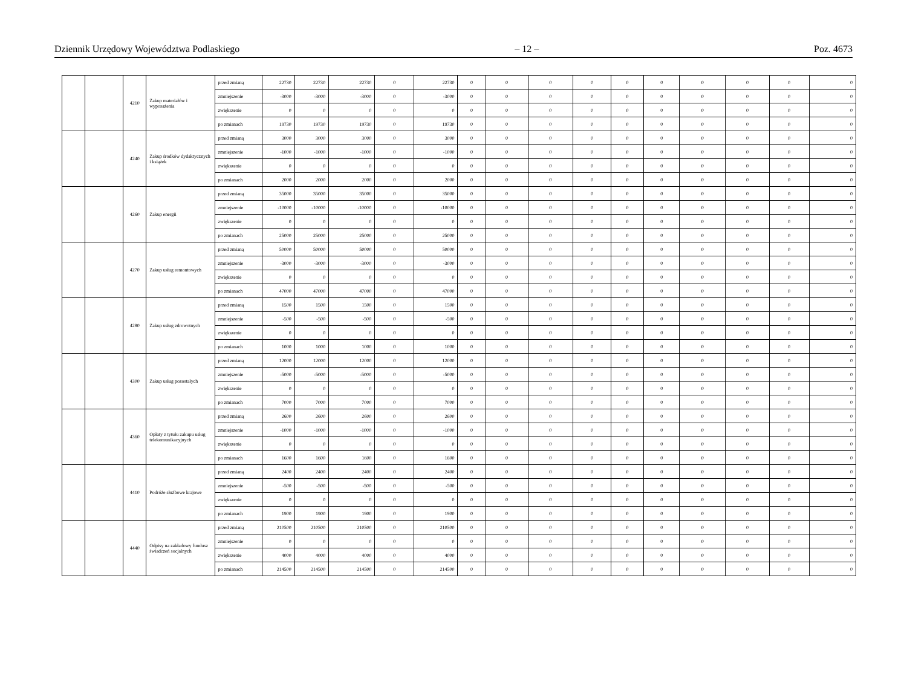Dziennik Urzędowy Województwa Podlaskiego – 12 – Poz. 4673
| | | 4210 | Zakup materiałów i wyposażenia | przed zmianą | 22730 | 22730 | 22730 | 0 | 22730 | 0 | 0 | 0 | 0 | 0 | 0 | 0 | 0 | 0 | 0 |
| | | | | zmniejszenie | -3000 | -3000 | -3000 | 0 | -3000 | 0 | 0 | 0 | 0 | 0 | 0 | 0 | 0 | 0 | 0 |
| | | | | zwiększenie | 0 | 0 | 0 | 0 | 0 | 0 | 0 | 0 | 0 | 0 | 0 | 0 | 0 | 0 | 0 |
| | | | | po zmianach | 19730 | 19730 | 19730 | 0 | 19730 | 0 | 0 | 0 | 0 | 0 | 0 | 0 | 0 | 0 | 0 |
| | | 4240 | Zakup środków dydaktycznych i książek | przed zmianą | 3000 | 3000 | 3000 | 0 | 3000 | 0 | 0 | 0 | 0 | 0 | 0 | 0 | 0 | 0 | 0 |
| | | | | zmniejszenie | -1000 | -1000 | -1000 | 0 | -1000 | 0 | 0 | 0 | 0 | 0 | 0 | 0 | 0 | 0 | 0 |
| | | | | zwiększenie | 0 | 0 | 0 | 0 | 0 | 0 | 0 | 0 | 0 | 0 | 0 | 0 | 0 | 0 | 0 |
| | | | | po zmianach | 2000 | 2000 | 2000 | 0 | 2000 | 0 | 0 | 0 | 0 | 0 | 0 | 0 | 0 | 0 | 0 |
| | | 4260 | Zakup energii | przed zmianą | 35000 | 35000 | 35000 | 0 | 35000 | 0 | 0 | 0 | 0 | 0 | 0 | 0 | 0 | 0 | 0 |
| | | | | zmniejszenie | -10000 | -10000 | -10000 | 0 | -10000 | 0 | 0 | 0 | 0 | 0 | 0 | 0 | 0 | 0 | 0 |
| | | | | zwiększenie | 0 | 0 | 0 | 0 | 0 | 0 | 0 | 0 | 0 | 0 | 0 | 0 | 0 | 0 | 0 |
| | | | | po zmianach | 25000 | 25000 | 25000 | 0 | 25000 | 0 | 0 | 0 | 0 | 0 | 0 | 0 | 0 | 0 | 0 |
| | | 4270 | Zakup usług remontowych | przed zmianą | 50000 | 50000 | 50000 | 0 | 50000 | 0 | 0 | 0 | 0 | 0 | 0 | 0 | 0 | 0 | 0 |
| | | | | zmniejszenie | -3000 | -3000 | -3000 | 0 | -3000 | 0 | 0 | 0 | 0 | 0 | 0 | 0 | 0 | 0 | 0 |
| | | | | zwiększenie | 0 | 0 | 0 | 0 | 0 | 0 | 0 | 0 | 0 | 0 | 0 | 0 | 0 | 0 | 0 |
| | | | | po zmianach | 47000 | 47000 | 47000 | 0 | 47000 | 0 | 0 | 0 | 0 | 0 | 0 | 0 | 0 | 0 | 0 |
| | | 4280 | Zakup usług zdrowotnych | przed zmianą | 1500 | 1500 | 1500 | 0 | 1500 | 0 | 0 | 0 | 0 | 0 | 0 | 0 | 0 | 0 | 0 |
| | | | | zmniejszenie | -500 | -500 | -500 | 0 | -500 | 0 | 0 | 0 | 0 | 0 | 0 | 0 | 0 | 0 | 0 |
| | | | | zwiększenie | 0 | 0 | 0 | 0 | 0 | 0 | 0 | 0 | 0 | 0 | 0 | 0 | 0 | 0 | 0 |
| | | | | po zmianach | 1000 | 1000 | 1000 | 0 | 1000 | 0 | 0 | 0 | 0 | 0 | 0 | 0 | 0 | 0 | 0 |
| | | 4300 | Zakup usług pozostałych | przed zmianą | 12000 | 12000 | 12000 | 0 | 12000 | 0 | 0 | 0 | 0 | 0 | 0 | 0 | 0 | 0 | 0 |
| | | | | zmniejszenie | -5000 | -5000 | -5000 | 0 | -5000 | 0 | 0 | 0 | 0 | 0 | 0 | 0 | 0 | 0 | 0 |
| | | | | zwiększenie | 0 | 0 | 0 | 0 | 0 | 0 | 0 | 0 | 0 | 0 | 0 | 0 | 0 | 0 | 0 |
| | | | | po zmianach | 7000 | 7000 | 7000 | 0 | 7000 | 0 | 0 | 0 | 0 | 0 | 0 | 0 | 0 | 0 | 0 |
| | | 4360 | Opłaty z tytułu zakupu usług telekomunikacyjnych | przed zmianą | 2600 | 2600 | 2600 | 0 | 2600 | 0 | 0 | 0 | 0 | 0 | 0 | 0 | 0 | 0 | 0 |
| | | | | zmniejszenie | -1000 | -1000 | -1000 | 0 | -1000 | 0 | 0 | 0 | 0 | 0 | 0 | 0 | 0 | 0 | 0 |
| | | | | zwiększenie | 0 | 0 | 0 | 0 | 0 | 0 | 0 | 0 | 0 | 0 | 0 | 0 | 0 | 0 | 0 |
| | | | | po zmianach | 1600 | 1600 | 1600 | 0 | 1600 | 0 | 0 | 0 | 0 | 0 | 0 | 0 | 0 | 0 | 0 |
| | | 4410 | Podróże służbowe krajowe | przed zmianą | 2400 | 2400 | 2400 | 0 | 2400 | 0 | 0 | 0 | 0 | 0 | 0 | 0 | 0 | 0 | 0 |
| | | | | zmniejszenie | -500 | -500 | -500 | 0 | -500 | 0 | 0 | 0 | 0 | 0 | 0 | 0 | 0 | 0 | 0 |
| | | | | zwiększenie | 0 | 0 | 0 | 0 | 0 | 0 | 0 | 0 | 0 | 0 | 0 | 0 | 0 | 0 | 0 |
| | | | | po zmianach | 1900 | 1900 | 1900 | 0 | 1900 | 0 | 0 | 0 | 0 | 0 | 0 | 0 | 0 | 0 | 0 |
| | | 4440 | Odpisy na zakładowy fundusz świadczeń socjalnych | przed zmianą | 210500 | 210500 | 210500 | 0 | 210500 | 0 | 0 | 0 | 0 | 0 | 0 | 0 | 0 | 0 | 0 |
| | | | | zmniejszenie | 0 | 0 | 0 | 0 | 0 | 0 | 0 | 0 | 0 | 0 | 0 | 0 | 0 | 0 | 0 |
| | | | | zwiększenie | 4000 | 4000 | 4000 | 0 | 4000 | 0 | 0 | 0 | 0 | 0 | 0 | 0 | 0 | 0 | 0 |
| | | | | po zmianach | 214500 | 214500 | 214500 | 0 | 214500 | 0 | 0 | 0 | 0 | 0 | 0 | 0 | 0 | 0 | 0 |